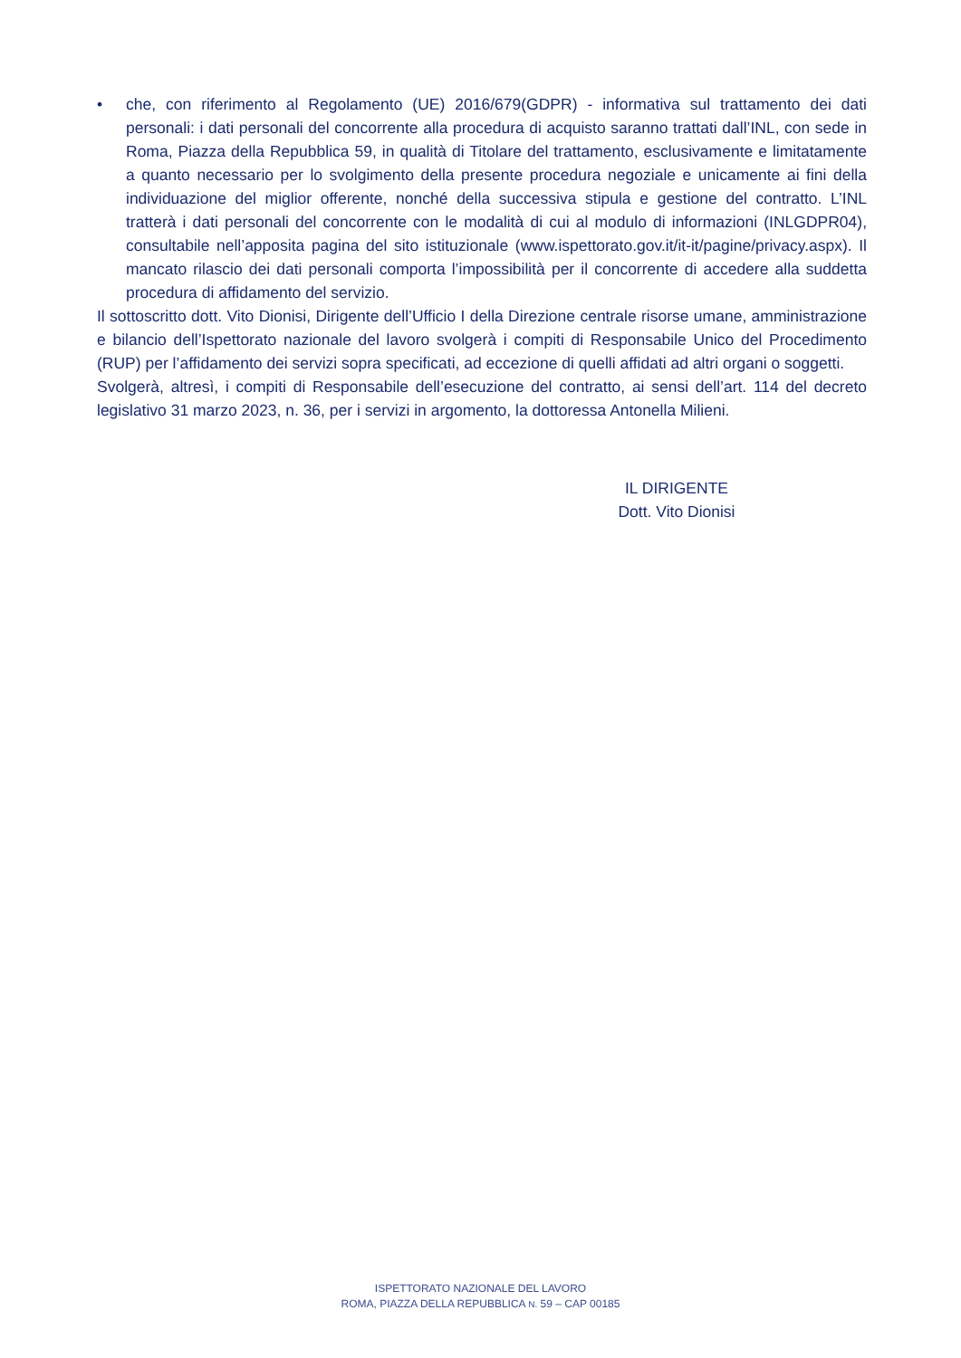• che, con riferimento al Regolamento (UE) 2016/679(GDPR) - informativa sul trattamento dei dati personali: i dati personali del concorrente alla procedura di acquisto saranno trattati dall’INL, con sede in Roma, Piazza della Repubblica 59, in qualità di Titolare del trattamento, esclusivamente e limitatamente a quanto necessario per lo svolgimento della presente procedura negoziale e unicamente ai fini della individuazione del miglior offerente, nonché della successiva stipula e gestione del contratto. L’INL tratterà i dati personali del concorrente con le modalità di cui al modulo di informazioni (INLGDPR04), consultabile nell’apposita pagina del sito istituzionale (www.ispettorato.gov.it/it-it/pagine/privacy.aspx). Il mancato rilascio dei dati personali comporta l’impossibilità per il concorrente di accedere alla suddetta procedura di affidamento del servizio.
Il sottoscritto dott. Vito Dionisi, Dirigente dell’Ufficio I della Direzione centrale risorse umane, amministrazione e bilancio dell’Ispettorato nazionale del lavoro svolgerà i compiti di Responsabile Unico del Procedimento (RUP) per l’affidamento dei servizi sopra specificati, ad eccezione di quelli affidati ad altri organi o soggetti.
Svolgerà, altresì, i compiti di Responsabile dell’esecuzione del contratto, ai sensi dell’art. 114 del decreto legislativo 31 marzo 2023, n. 36, per i servizi in argomento, la dottoressa Antonella Milieni.
IL DIRIGENTE
Dott. Vito Dionisi
ISPETTORATO NAZIONALE DEL LAVORO
ROMA, PIAZZA DELLA REPUBBLICA N. 59 – CAP 00185